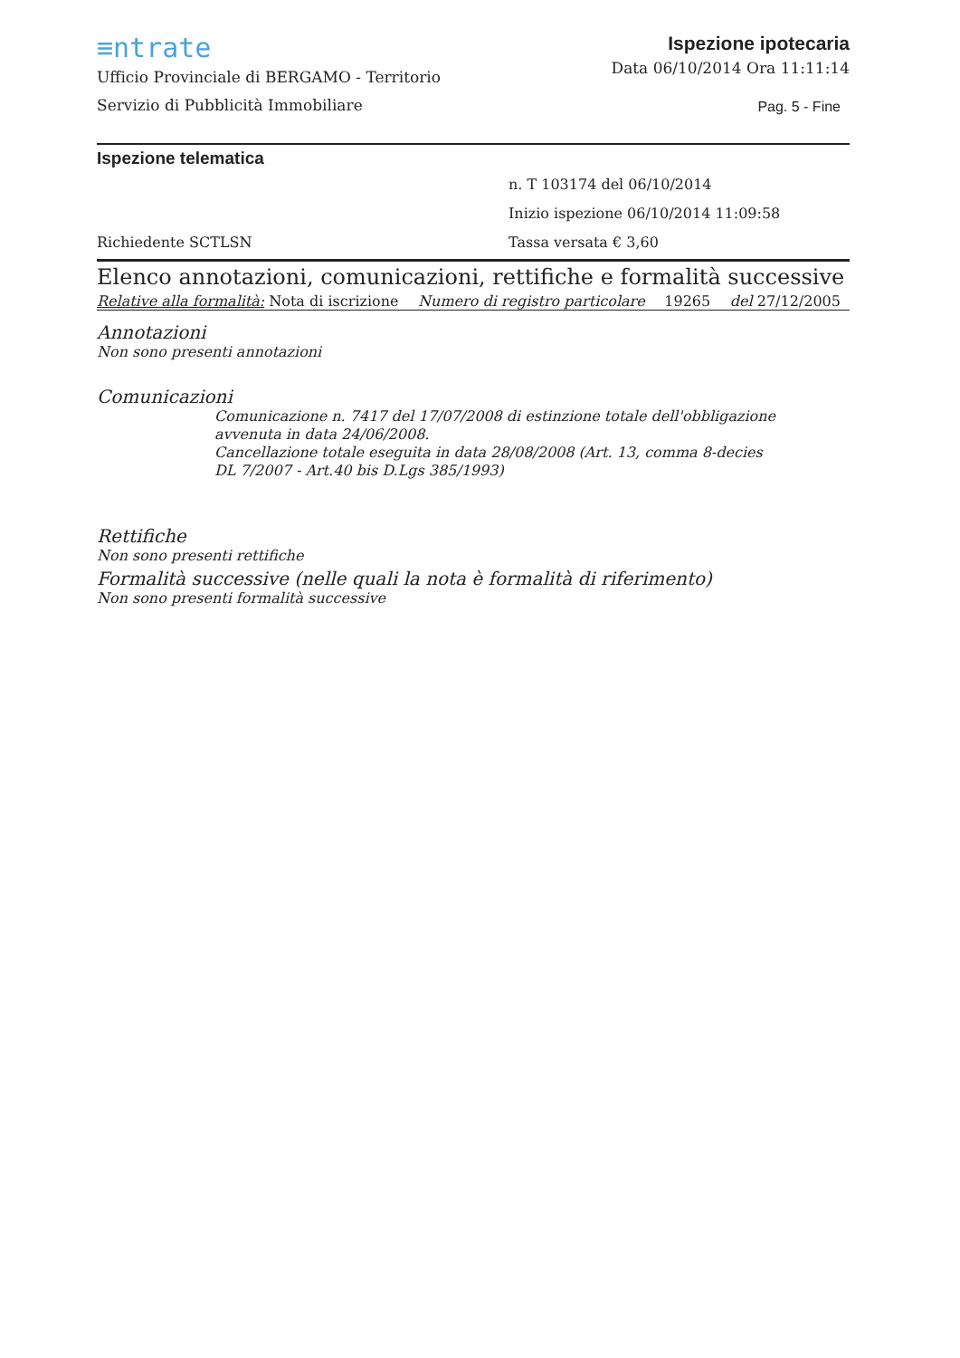≡ntrate
Ufficio Provinciale di BERGAMO - Territorio
Servizio di Pubblicità Immobiliare
Ispezione ipotecaria
Data 06/10/2014 Ora 11:11:14
Pag. 5 - Fine
Ispezione telematica
Richiedente SCTLSN
n. T 103174 del 06/10/2014
Inizio ispezione 06/10/2014 11:09:58
Tassa versata € 3,60
Elenco annotazioni, comunicazioni, rettifiche e formalità successive
Relative alla formalità: Nota di iscrizione Numero di registro particolare 19265 del 27/12/2005
Annotazioni
Non sono presenti annotazioni
Comunicazioni
Comunicazione n. 7417 del 17/07/2008 di estinzione totale dell'obbligazione avvenuta in data 24/06/2008.
Cancellazione totale eseguita in data 28/08/2008 (Art. 13, comma 8-decies DL 7/2007 - Art.40 bis D.Lgs 385/1993)
Rettifiche
Non sono presenti rettifiche
Formalità successive (nelle quali la nota è formalità di riferimento)
Non sono presenti formalità successive